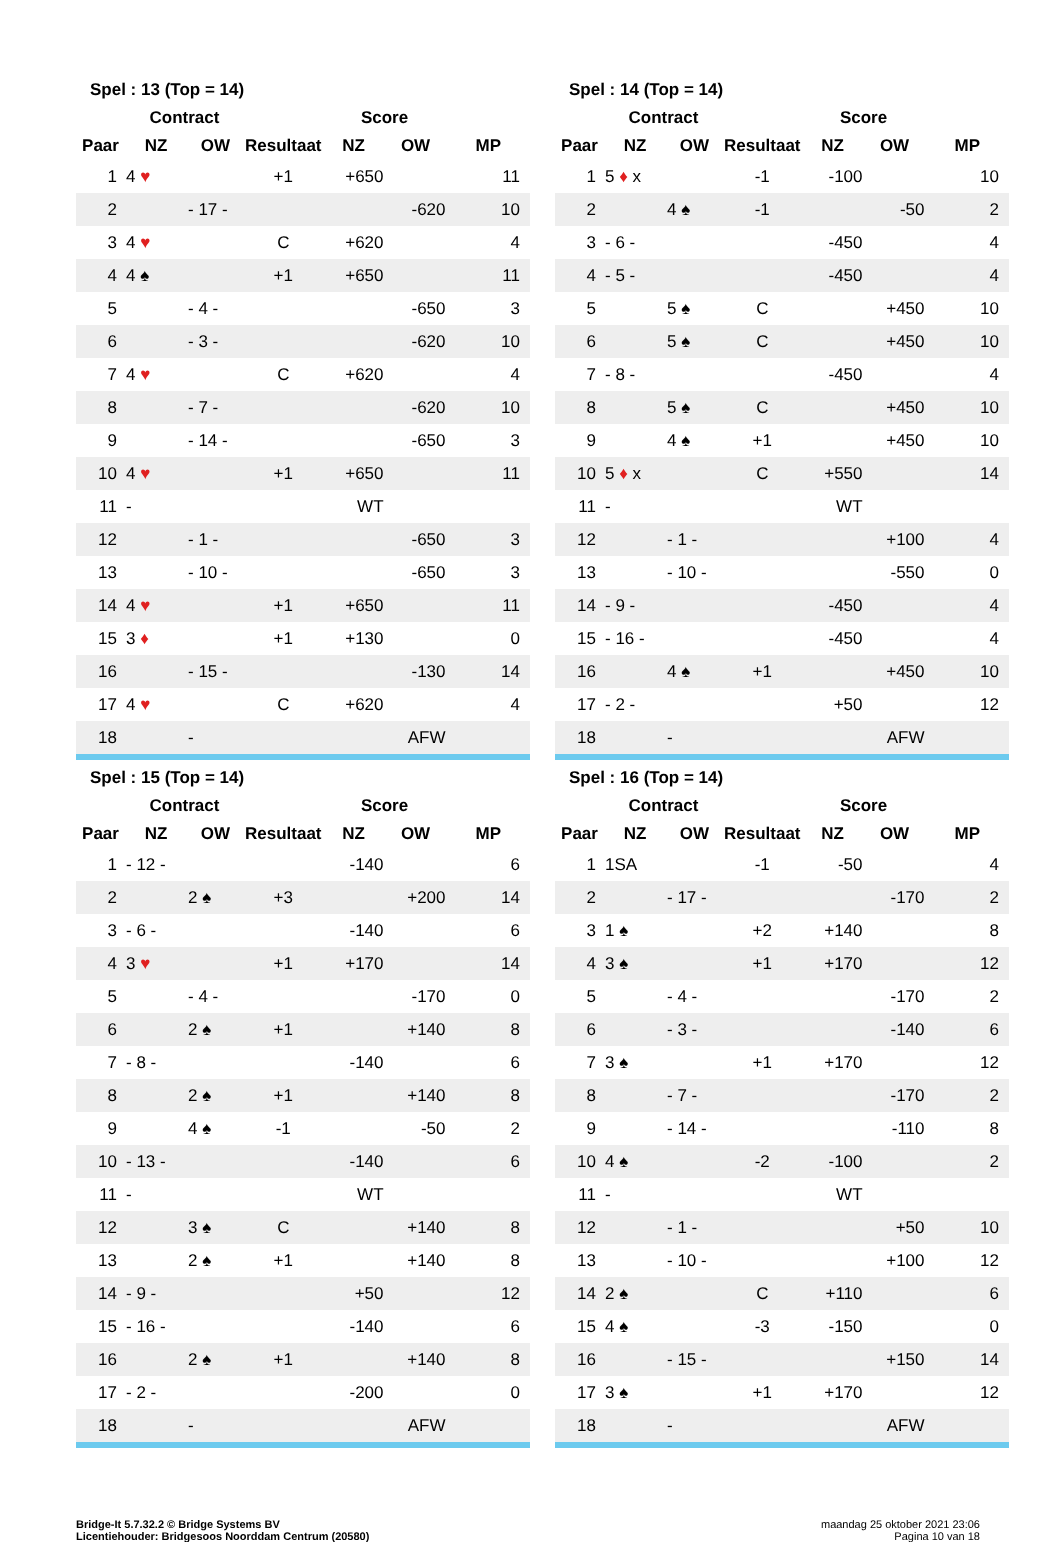Spel : 13 (Top = 14)
| | Contract | | | Score | | |
| --- | --- | --- | --- | --- | --- | --- |
| Paar | NZ | OW | Resultaat | NZ | OW | MP |
| 1 | 4 ♥ | | +1 | +650 | | 11 |
| 2 | | - 17 - | | | -620 | 10 |
| 3 | 4 ♥ | | C | +620 | | 4 |
| 4 | 4 ♠ | | +1 | +650 | | 11 |
| 5 | | - 4 - | | | -650 | 3 |
| 6 | | - 3 - | | | -620 | 10 |
| 7 | 4 ♥ | | C | +620 | | 4 |
| 8 | | - 7 - | | | -620 | 10 |
| 9 | | - 14 - | | | -650 | 3 |
| 10 | 4 ♥ | | +1 | +650 | | 11 |
| 11 | - | | | WT | | |
| 12 | | - 1 - | | | -650 | 3 |
| 13 | | - 10 - | | | -650 | 3 |
| 14 | 4 ♥ | | +1 | +650 | | 11 |
| 15 | 3 ♦ | | +1 | +130 | | 0 |
| 16 | | - 15 - | | | -130 | 14 |
| 17 | 4 ♥ | | C | +620 | | 4 |
| 18 | | - | | | AFW | |
Spel : 14 (Top = 14)
| | Contract | | | Score | | |
| --- | --- | --- | --- | --- | --- | --- |
| Paar | NZ | OW | Resultaat | NZ | OW | MP |
| 1 | 5 ♦ x | | -1 | -100 | | 10 |
| 2 | | 4 ♠ | -1 | | -50 | 2 |
| 3 | - 6 - | | | -450 | | 4 |
| 4 | - 5 - | | | -450 | | 4 |
| 5 | | 5 ♠ | C | | +450 | 10 |
| 6 | | 5 ♠ | C | | +450 | 10 |
| 7 | - 8 - | | | -450 | | 4 |
| 8 | | 5 ♠ | C | | +450 | 10 |
| 9 | | 4 ♠ | +1 | | +450 | 10 |
| 10 | 5 ♦ x | | C | +550 | | 14 |
| 11 | - | | | WT | | |
| 12 | | - 1 - | | | +100 | 4 |
| 13 | | - 10 - | | | -550 | 0 |
| 14 | - 9 - | | | -450 | | 4 |
| 15 | - 16 - | | | -450 | | 4 |
| 16 | | 4 ♠ | +1 | | +450 | 10 |
| 17 | - 2 - | | | +50 | | 12 |
| 18 | | - | | | AFW | |
Spel : 15 (Top = 14)
| | Contract | | | Score | | |
| --- | --- | --- | --- | --- | --- | --- |
| Paar | NZ | OW | Resultaat | NZ | OW | MP |
| 1 | - 12 - | | | -140 | | 6 |
| 2 | | 2 ♠ | +3 | | +200 | 14 |
| 3 | - 6 - | | | -140 | | 6 |
| 4 | 3 ♥ | | +1 | +170 | | 14 |
| 5 | | - 4 - | | | -170 | 0 |
| 6 | | 2 ♠ | +1 | | +140 | 8 |
| 7 | - 8 - | | | -140 | | 6 |
| 8 | | 2 ♠ | +1 | | +140 | 8 |
| 9 | | 4 ♠ | -1 | | -50 | 2 |
| 10 | - 13 - | | | -140 | | 6 |
| 11 | - | | | WT | | |
| 12 | | 3 ♠ | C | | +140 | 8 |
| 13 | | 2 ♠ | +1 | | +140 | 8 |
| 14 | - 9 - | | | +50 | | 12 |
| 15 | - 16 - | | | -140 | | 6 |
| 16 | | 2 ♠ | +1 | | +140 | 8 |
| 17 | - 2 - | | | -200 | | 0 |
| 18 | | - | | | AFW | |
Spel : 16 (Top = 14)
| | Contract | | | Score | | |
| --- | --- | --- | --- | --- | --- | --- |
| Paar | NZ | OW | Resultaat | NZ | OW | MP |
| 1 | 1SA | | -1 | -50 | | 4 |
| 2 | | - 17 - | | | -170 | 2 |
| 3 | 1 ♠ | | +2 | +140 | | 8 |
| 4 | 3 ♠ | | +1 | +170 | | 12 |
| 5 | | - 4 - | | | -170 | 2 |
| 6 | | - 3 - | | | -140 | 6 |
| 7 | 3 ♠ | | +1 | +170 | | 12 |
| 8 | | - 7 - | | | -170 | 2 |
| 9 | | - 14 - | | | -110 | 8 |
| 10 | 4 ♠ | | -2 | -100 | | 2 |
| 11 | - | | | WT | | |
| 12 | | - 1 - | | | +50 | 10 |
| 13 | | - 10 - | | | +100 | 12 |
| 14 | 2 ♠ | | C | +110 | | 6 |
| 15 | 4 ♠ | | -3 | -150 | | 0 |
| 16 | | - 15 - | | | +150 | 14 |
| 17 | 3 ♠ | | +1 | +170 | | 12 |
| 18 | | - | | | AFW | |
Bridge-It 5.7.32.2 © Bridge Systems BV
Licentiehouder: Bridgesoos Noorddam Centrum (20580)
maandag 25 oktober 2021 23:06
Pagina 10 van 18